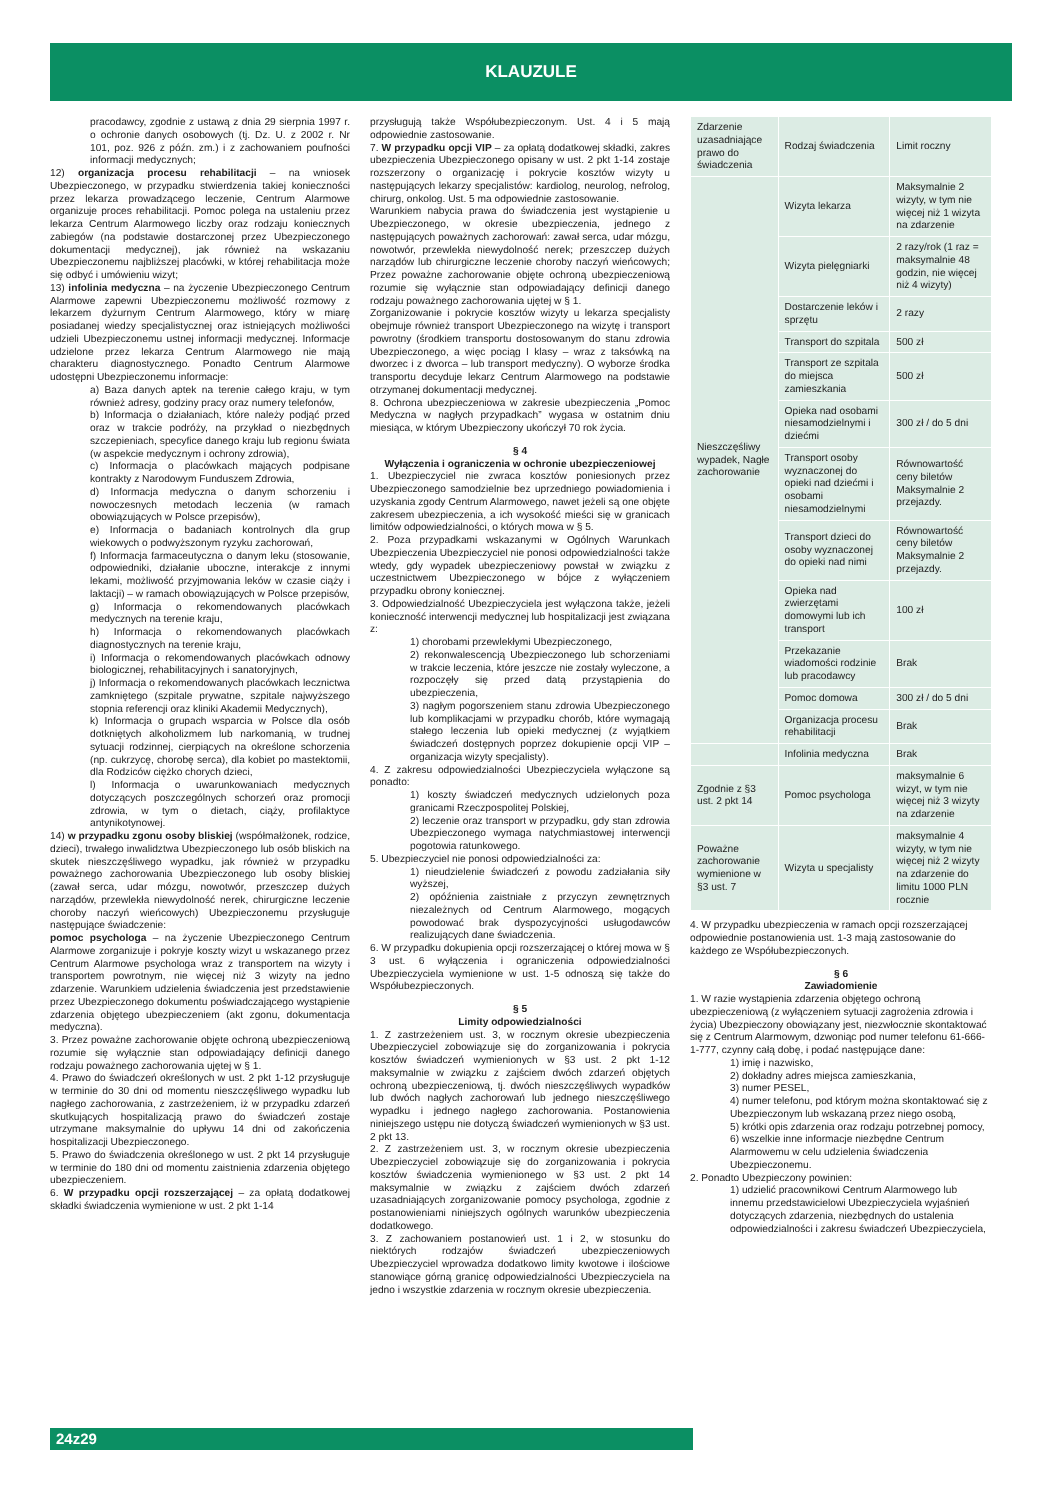KLAUZULE
pracodawcy, zgodnie z ustawą z dnia 29 sierpnia 1997 r. o ochronie danych osobowych (tj. Dz. U. z 2002 r. Nr 101, poz. 926 z późn. zm.) i z zachowaniem poufności informacji medycznych;
12) organizacja procesu rehabilitacji – na wniosek Ubezpieczonego, w przypadku stwierdzenia takiej konieczności przez lekarza prowadzącego leczenie, Centrum Alarmowe organizuje proces rehabilitacji. Pomoc polega na ustaleniu przez lekarza Centrum Alarmowego liczby oraz rodzaju koniecznych zabiegów (na podstawie dostarczonej przez Ubezpieczonego dokumentacji medycznej), jak również na wskazaniu Ubezpieczonemu najbliższej placówki, w której rehabilitacja może się odbyć i umówieniu wizyt;
13) infolinia medyczna – na życzenie Ubezpieczonego Centrum Alarmowe zapewni Ubezpieczonemu możliwość rozmowy z lekarzem dyżurnym Centrum Alarmowego, który w miarę posiadanej wiedzy specjalistycznej oraz istniejących możliwości udzieli Ubezpieczonemu ustnej informacji medycznej. Informacje udzielone przez lekarza Centrum Alarmowego nie mają charakteru diagnostycznego. Ponadto Centrum Alarmowe udostępni Ubezpieczonemu informacje:
a) Baza danych aptek na terenie całego kraju, w tym również adresy, godziny pracy oraz numery telefonów,
b) Informacja o działaniach, które należy podjąć przed oraz w trakcie podróży, na przykład o niezbędnych szczepieniach, specyfice danego kraju lub regionu świata (w aspekcie medycznym i ochrony zdrowia),
c) Informacja o placówkach mających podpisane kontrakty z Narodowym Funduszem Zdrowia,
d) Informacja medyczna o danym schorzeniu i nowoczesnych metodach leczenia (w ramach obowiązujących w Polsce przepisów),
e) Informacja o badaniach kontrolnych dla grup wiekowych o podwyższonym ryzyku zachorowań,
f) Informacja farmaceutyczna o danym leku (stosowanie, odpowiedniki, działanie uboczne, interakcje z innymi lekami, możliwość przyjmowania leków w czasie ciąży i laktacji) – w ramach obowiązujących w Polsce przepisów,
g) Informacja o rekomendowanych placówkach medycznych na terenie kraju,
h) Informacja o rekomendowanych placówkach diagnostycznych na terenie kraju,
i) Informacja o rekomendowanych placówkach odnowy biologicznej, rehabilitacyjnych i sanatoryjnych,
j) Informacja o rekomendowanych placówkach lecznictwa zamkniętego (szpitale prywatne, szpitale najwyższego stopnia referencji oraz kliniki Akademii Medycznych),
k) Informacja o grupach wsparcia w Polsce dla osób dotkniętych alkoholizmem lub narkomanią, w trudnej sytuacji rodzinnej, cierpiących na określone schorzenia (np. cukrzycę, chorobę serca), dla kobiet po mastektomii, dla Rodziców ciężko chorych dzieci,
l) Informacja o uwarunkowaniach medycznych dotyczących poszczególnych schorzeń oraz promocji zdrowia, w tym o dietach, ciąży, profilaktyce antynikotynowej.
14) w przypadku zgonu osoby bliskiej (współmałżonek, rodzice, dzieci), trwałego inwalidztwa Ubezpieczonego lub osób bliskich na skutek nieszczęśliwego wypadku, jak również w przypadku poważnego zachorowania Ubezpieczonego lub osoby bliskiej (zawał serca, udar mózgu, nowotwór, przeszczep dużych narządów, przewlekła niewydolność nerek, chirurgiczne leczenie choroby naczyń wieńcowych) Ubezpieczonemu przysługuje następujące świadczenie:
pomoc psychologa – na życzenie Ubezpieczonego Centrum Alarmowe zorganizuje i pokryje koszty wizyt u wskazanego przez Centrum Alarmowe psychologa wraz z transportem na wizyty i transportem powrotnym, nie więcej niż 3 wizyty na jedno zdarzenie. Warunkiem udzielenia świadczenia jest przedstawienie przez Ubezpieczonego dokumentu poświadczającego wystąpienie zdarzenia objętego ubezpieczeniem (akt zgonu, dokumentacja medyczna).
3. Przez poważne zachorowanie objęte ochroną ubezpieczeniową rozumie się wyłącznie stan odpowiadający definicji danego rodzaju poważnego zachorowania ujętej w § 1.
4. Prawo do świadczeń określonych w ust. 2 pkt 1-12 przysługuje w terminie do 30 dni od momentu nieszczęśliwego wypadku lub nagłego zachorowania, z zastrzeżeniem, iż w przypadku zdarzeń skutkujących hospitalizacją prawo do świadczeń zostaje utrzymane maksymalnie do upływu 14 dni od zakończenia hospitalizacji Ubezpieczonego.
5. Prawo do świadczenia określonego w ust. 2 pkt 14 przysługuje w terminie do 180 dni od momentu zaistnienia zdarzenia objętego ubezpieczeniem.
6. W przypadku opcji rozszerzającej – za opłatą dodatkowej składki świadczenia wymienione w ust. 2 pkt 1-14
przysługują także Współubezpieczonym. Ust. 4 i 5 mają odpowiednie zastosowanie.
7. W przypadku opcji VIP – za opłatą dodatkowej składki, zakres ubezpieczenia Ubezpieczonego opisany w ust. 2 pkt 1-14 zostaje rozszerzony o organizację i pokrycie kosztów wizyty u następujących lekarzy specjalistów: kardiolog, neurolog, nefrolog, chirurg, onkolog. Ust. 5 ma odpowiednie zastosowanie.
Warunkiem nabycia prawa do świadczenia jest wystąpienie u Ubezpieczonego, w okresie ubezpieczenia, jednego z następujących poważnych zachorowań: zawał serca, udar mózgu, nowotwór, przewlekła niewydolność nerek; przeszczep dużych narządów lub chirurgiczne leczenie choroby naczyń wieńcowych; Przez poważne zachorowanie objęte ochroną ubezpieczeniową rozumie się wyłącznie stan odpowiadający definicji danego rodzaju poważnego zachorowania ujętej w § 1.
Zorganizowanie i pokrycie kosztów wizyty u lekarza specjalisty obejmuje również transport Ubezpieczonego na wizytę i transport powrotny (środkiem transportu dostosowanym do stanu zdrowia Ubezpieczonego, a więc pociąg I klasy – wraz z taksówką na dworzec i z dworca – lub transport medyczny). O wyborze środka transportu decyduje lekarz Centrum Alarmowego na podstawie otrzymanej dokumentacji medycznej.
8. Ochrona ubezpieczeniowa w zakresie ubezpieczenia „Pomoc Medyczna w nagłych przypadkach” wygasa w ostatnim dniu miesiąca, w którym Ubezpieczony ukończył 70 rok życia.
§ 4
Wyłączenia i ograniczenia w ochronie ubezpieczeniowej
1. Ubezpieczyciel nie zwraca kosztów poniesionych przez Ubezpieczonego samodzielnie bez uprzedniego powiadomienia i uzyskania zgody Centrum Alarmowego, nawet jeżeli są one objęte zakresem ubezpieczenia, a ich wysokość mieści się w granicach limitów odpowiedzialności, o których mowa w § 5.
2. Poza przypadkami wskazanymi w Ogólnych Warunkach Ubezpieczenia Ubezpieczyciel nie ponosi odpowiedzialności także wtedy, gdy wypadek ubezpieczeniowy powstał w związku z uczestnictwem Ubezpieczonego w bójce z wyłączeniem przypadku obrony koniecznej.
3. Odpowiedzialność Ubezpieczyciela jest wyłączona także, jeżeli konieczność interwencji medycznej lub hospitalizacji jest związana z:
1) chorobami przewlekłymi Ubezpieczonego,
2) rekonwalescencją Ubezpieczonego lub schorzeniami w trakcie leczenia, które jeszcze nie zostały wyleczone, a rozpoczęły się przed datą przystąpienia do ubezpieczenia,
3) nagłym pogorszeniem stanu zdrowia Ubezpieczonego lub komplikacjami w przypadku chorób, które wymagają stałego leczenia lub opieki medycznej (z wyjątkiem świadczeń dostępnych poprzez dokupienie opcji VIP – organizacja wizyty specjalisty).
4. Z zakresu odpowiedzialności Ubezpieczyciela wyłączone są ponadto:
1) koszty świadczeń medycznych udzielonych poza granicami Rzeczpospolitej Polskiej,
2) leczenie oraz transport w przypadku, gdy stan zdrowia Ubezpieczonego wymaga natychmiastowej interwencji pogotowia ratunkowego.
5. Ubezpieczyciel nie ponosi odpowiedzialności za:
1) nieudzielenie świadczeń z powodu zadziałania siły wyższej,
2) opóźnienia zaistniałe z przyczyn zewnętrznych niezależnych od Centrum Alarmowego, mogących powodować brak dyspozycyjności usługodawców realizujących dane świadczenia.
6. W przypadku dokupienia opcji rozszerzającej o której mowa w § 3 ust. 6 wyłączenia i ograniczenia odpowiedzialności Ubezpieczyciela wymienione w ust. 1-5 odnoszą się także do Współubezpieczonych.
§ 5
Limity odpowiedzialności
1. Z zastrzeżeniem ust. 3, w rocznym okresie ubezpieczenia Ubezpieczyciel zobowiązuje się do zorganizowania i pokrycia kosztów świadczeń wymienionych w §3 ust. 2 pkt 1-12 maksymalnie w związku z zajściem dwóch zdarzeń objętych ochroną ubezpieczeniową, tj. dwóch nieszczęśliwych wypadków lub dwóch nagłych zachorowań lub jednego nieszczęśliwego wypadku i jednego nagłego zachorowania. Postanowienia niniejszego ustępu nie dotyczą świadczeń wymienionych w §3 ust. 2 pkt 13.
2. Z zastrzeżeniem ust. 3, w rocznym okresie ubezpieczenia Ubezpieczyciel zobowiązuje się do zorganizowania i pokrycia kosztów świadczenia wymienionego w §3 ust. 2 pkt 14 maksymalnie w związku z zajściem dwóch zdarzeń uzasadniających zorganizowanie pomocy psychologa, zgodnie z postanowieniami niniejszych ogólnych warunków ubezpieczenia dodatkowego.
3. Z zachowaniem postanowień ust. 1 i 2, w stosunku do niektórych rodzajów świadczeń ubezpieczeniowych Ubezpieczyciel wprowadza dodatkowo limity kwotowe i ilościowe stanowiące górną granicę odpowiedzialności Ubezpieczyciela na jedno i wszystkie zdarzenia w rocznym okresie ubezpieczenia.
| Zdarzenie uzasadniające prawo do świadczenia | Rodzaj świadczenia | Limit roczny |
| Nieszczęśliwy wypadek, Nagłe zachorowanie | Wizyta lekarza | Maksymalnie 2 wizyty, w tym nie więcej niż 1 wizyta na zdarzenie |
| | Wizyta pielęgniarki | 2 razy/rok (1 raz = maksymalnie 48 godzin, nie więcej niż 4 wizyty) |
| | Dostarczenie leków i sprzętu | 2 razy |
| | Transport do szpitala | 500 zł |
| | Transport ze szpitala do miejsca zamieszkania | 500 zł |
| | Opieka nad osobami niesamodzielnymi i dziećmi | 300 zł / do 5 dni |
| | Transport osoby wyznaczonej do opieki nad dziećmi i osobami niesamodzielnymi | Równowartość ceny biletów Maksymalnie 2 przejazdy. |
| | Transport dzieci do osoby wyznaczonej do opieki nad nimi | Równowartość ceny biletów Maksymalnie 2 przejazdy. |
| | Opieka nad zwierzętami domowymi lub ich transport | 100 zł |
| | Przekazanie wiadomości rodzinie lub pracodawcy | Brak |
| | Pomoc domowa | 300 zł / do 5 dni |
| | Organizacja procesu rehabilitacji | Brak |
| | Infolinia medyczna | Brak |
| Zgodnie z §3 ust. 2 pkt 14 | Pomoc psychologa | maksymalnie 6 wizyt, w tym nie więcej niż 3 wizyty na zdarzenie |
| Poważne zachorowanie wymienione w §3 ust. 7 | Wizyta u specjalisty | maksymalnie 4 wizyty, w tym nie więcej niż 2 wizyty na zdarzenie do limitu 1000 PLN rocznie |
4. W przypadku ubezpieczenia w ramach opcji rozszerzającej odpowiednie postanowienia ust. 1-3 mają zastosowanie do każdego ze Współubezpieczonych.
§ 6
Zawiadomienie
1. W razie wystąpienia zdarzenia objętego ochroną ubezpieczeniową (z wyłączeniem sytuacji zagrożenia zdrowia i życia) Ubezpieczony obowiązany jest, niezwłocznie skontaktować się z Centrum Alarmowym, dzwoniąc pod numer telefonu 61-666-1-777, czynny całą dobę, i podać następujące dane:
1) imię i nazwisko,
2) dokładny adres miejsca zamieszkania,
3) numer PESEL,
4) numer telefonu, pod którym można skontaktować się z Ubezpieczonym lub wskazaną przez niego osobą,
5) krótki opis zdarzenia oraz rodzaju potrzebnej pomocy,
6) wszelkie inne informacje niezbędne Centrum Alarmowemu w celu udzielenia świadczenia Ubezpieczonemu.
2. Ponadto Ubezpieczony powinien:
1) udzielić pracownikowi Centrum Alarmowego lub innemu przedstawicielowi Ubezpieczyciela wyjaśnień dotyczących zdarzenia, niezbędnych do ustalenia odpowiedzialności i zakresu świadczeń Ubezpieczyciela,
24z29